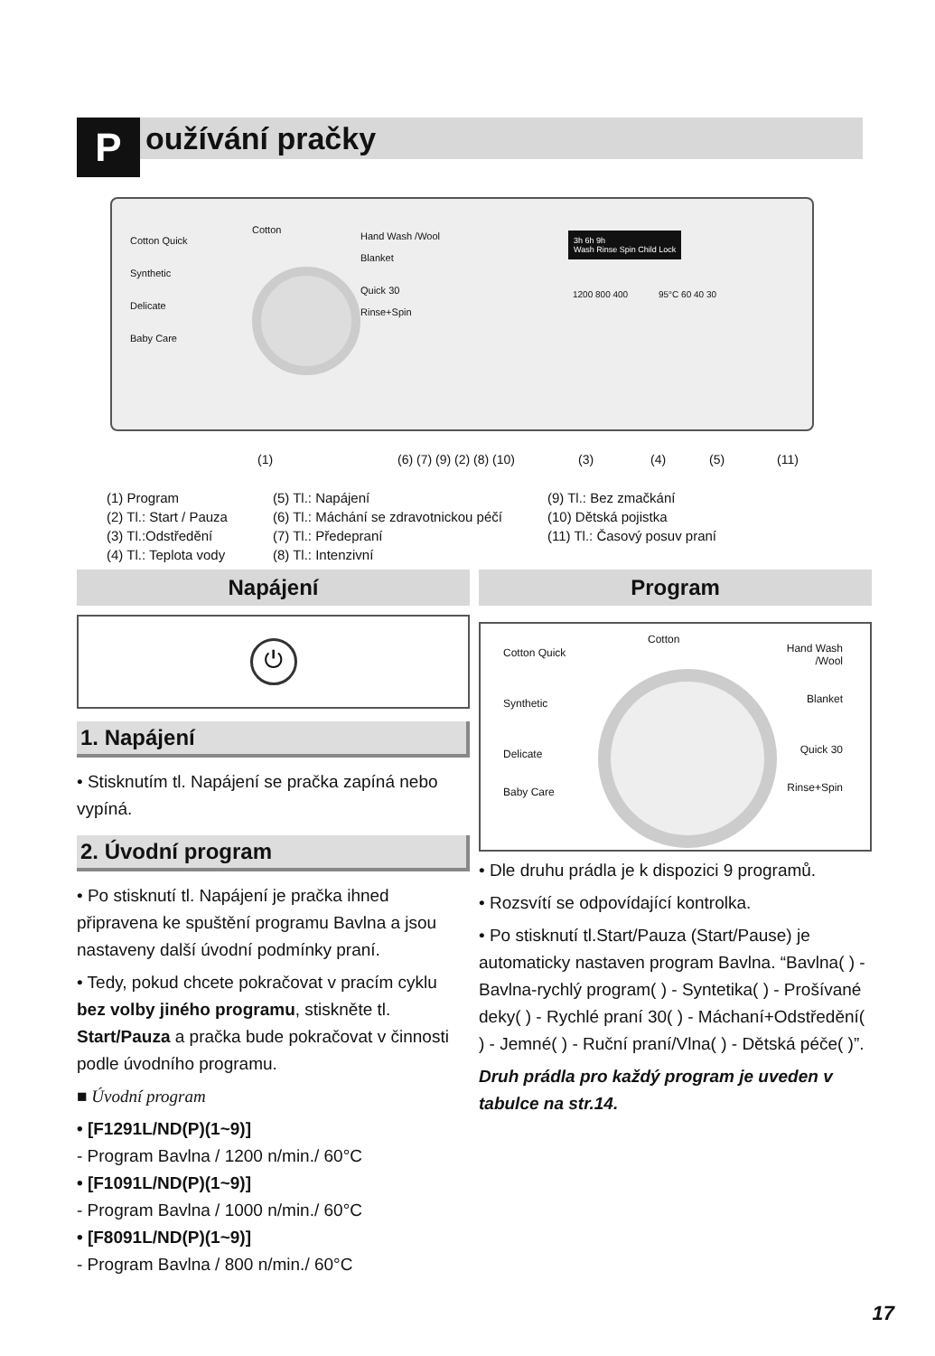Používání pračky
Cotton Quick
Synthetic
Delicate
Baby Care
Cotton
Hand Wash /Wool
Blanket
Quick 30
Rinse+Spin
3h 6h 9h
Wash Rinse Spin Child Lock
1200 800 400 95°C 60 40 30
(1) (6) (7) (9) (2) (8) (10) (3) (4) (5) (11)
(1) Program
(2) Tl.: Start / Pauza
(3) Tl.:Odstředění
(4) Tl.: Teplota vody
(5) Tl.: Napájení
(6) Tl.: Máchání se zdravotnickou péčí
(7) Tl.: Předepraní
(8) Tl.: Intenzivní
(9) Tl.: Bez zmačkání
(10) Dětská pojistka
(11) Tl.: Časový posuv praní
Napájení
⏻
1. Napájení
• Stisknutím tl. Napájení se pračka zapíná nebo vypíná.
2. Úvodní program
• Po stisknutí tl. Napájení je pračka ihned připravena ke spuštění programu Bavlna a jsou nastaveny další úvodní podmínky praní.
• Tedy, pokud chcete pokračovat v pracím cyklu bez volby jiného programu, stiskněte tl. Start/Pauza a pračka bude pokračovat v činnosti podle úvodního programu.
■ Úvodní program
• [F1291L/ND(P)(1~9)]
- Program Bavlna / 1200 n/min./ 60°C
• [F1091L/ND(P)(1~9)]
- Program Bavlna / 1000 n/min./ 60°C
• [F8091L/ND(P)(1~9)]
- Program Bavlna / 800 n/min./ 60°C
Program
Cotton Quick
Synthetic
Delicate
Baby Care
Cotton
Hand Wash
/Wool
Blanket
Quick 30
Rinse+Spin
• Dle druhu prádla je k dispozici 9 programů.
• Rozsvítí se odpovídající kontrolka.
• Po stisknutí tl.Start/Pauza (Start/Pause) je automaticky nastaven program Bavlna. “Bavlna( ) - Bavlna-rychlý program( ) - Syntetika( ) - Prošívané deky( ) - Rychlé praní 30( ) - Máchaní+Odstředění( ) - Jemné( ) - Ruční praní/Vlna( ) - Dětská péče( )”.
Druh prádla pro každý program je uveden v tabulce na str.14.
17